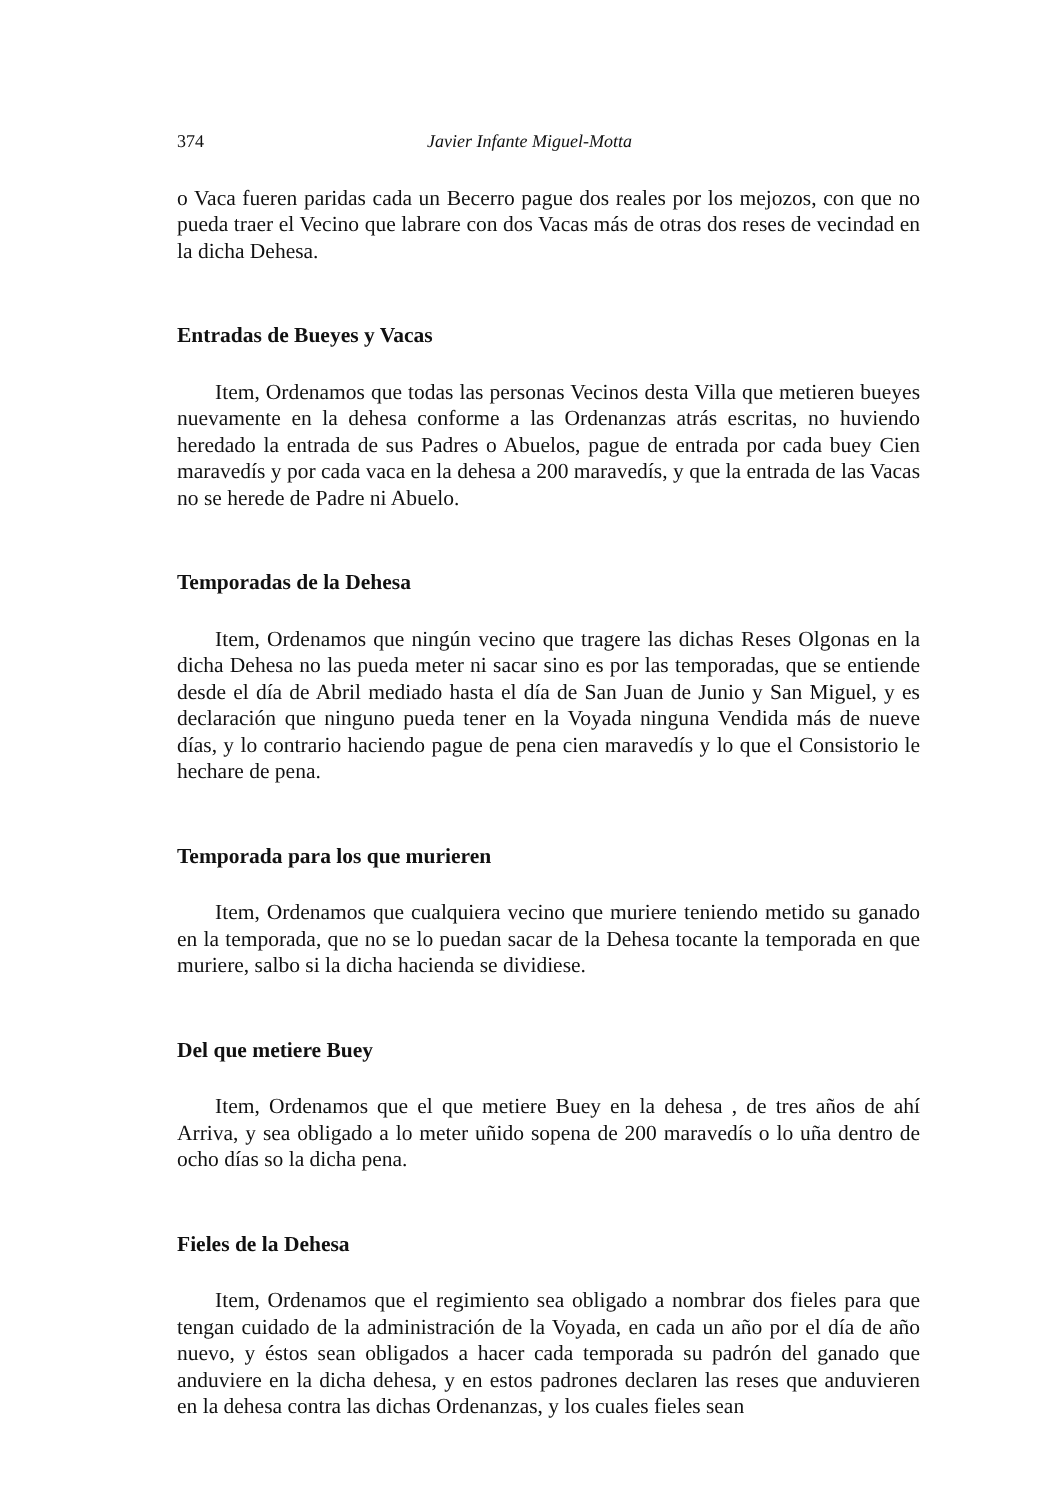374 Javier Infante Miguel-Motta
o Vaca fueren paridas cada un Becerro pague dos reales por los mejozos, con que no pueda traer el Vecino que labrare con dos Vacas más de otras dos reses de vecindad en la dicha Dehesa.
Entradas de Bueyes y Vacas
Item, Ordenamos que todas las personas Vecinos desta Villa que metieren bueyes nuevamente en la dehesa conforme a las Ordenanzas atrás escritas, no huviendo heredado la entrada de sus Padres o Abuelos, pague de entrada por cada buey Cien maravedís y por cada vaca en la dehesa a 200 maravedís, y que la entrada de las Vacas no se herede de Padre ni Abuelo.
Temporadas de la Dehesa
Item, Ordenamos que ningún vecino que tragere las dichas Reses Olgonas en la dicha Dehesa no las pueda meter ni sacar sino es por las temporadas, que se entiende desde el día de Abril mediado hasta el día de San Juan de Junio y San Miguel, y es declaración que ninguno pueda tener en la Voyada ninguna Vendida más de nueve días, y lo contrario haciendo pague de pena cien maravedís y lo que el Consistorio le hechare de pena.
Temporada para los que murieren
Item, Ordenamos que cualquiera vecino que muriere teniendo metido su ganado en la temporada, que no se lo puedan sacar de la Dehesa tocante la temporada en que muriere, salbo si la dicha hacienda se dividiese.
Del que metiere Buey
Item, Ordenamos que el que metiere Buey en la dehesa , de tres años de ahí Arriva, y sea obligado a lo meter uñido sopena de 200 maravedís o lo uña dentro de ocho días so la dicha pena.
Fieles de la Dehesa
Item, Ordenamos que el regimiento sea obligado a nombrar dos fieles para que tengan cuidado de la administración de la Voyada, en cada un año por el día de año nuevo, y éstos sean obligados a hacer cada temporada su padrón del ganado que anduviere en la dicha dehesa, y en estos padrones declaren las reses que anduvieren en la dehesa contra las dichas Ordenanzas, y los cuales fieles sean